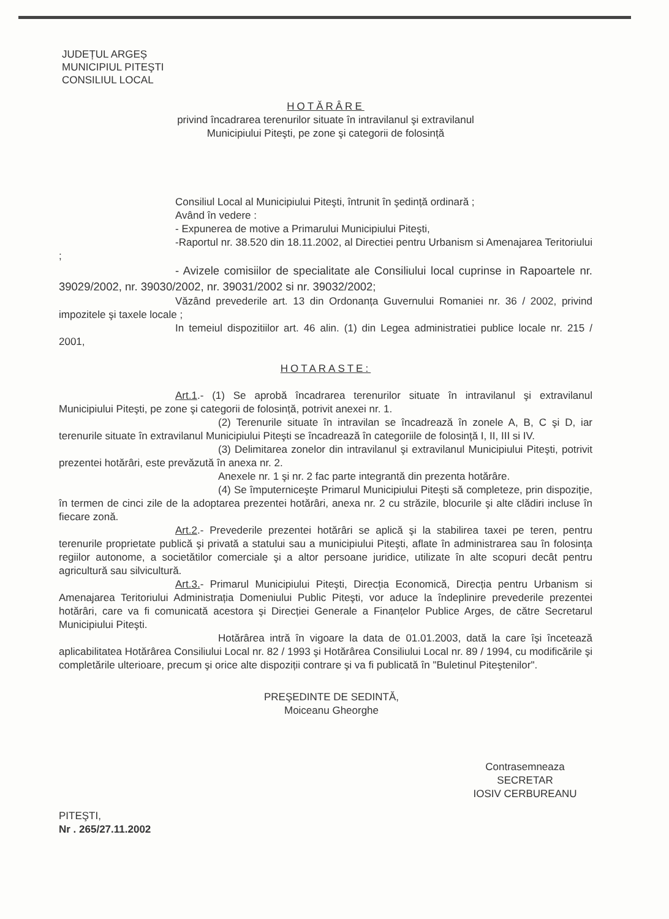JUDEȚUL ARGEȘ
MUNICIPIUL PITEŞTI
CONSILIUL LOCAL
HOTĂRÂRE
privind încadrarea terenurilor situate în intravilanul şi extravilanul
Municipiului Piteşti, pe zone şi categorii de folosință
Consiliul Local al Municipiului Piteşti, întrunit în şedință ordinară ;
Având în vedere :
- Expunerea de motive a Primarului Municipiului Piteşti,
-Raportul nr. 38.520 din 18.11.2002, al Directiei pentru Urbanism si Amenajarea Teritoriului ;
- Avizele comisiilor de specialitate ale Consiliului local cuprinse in Rapoartele nr. 39029/2002, nr. 39030/2002, nr. 39031/2002 si nr. 39032/2002;
Văzând prevederile art. 13 din Ordonanța Guvernului Romaniei nr. 36 / 2002, privind impozitele şi taxele locale ;
In temeiul dispozitiilor art. 46 alin. (1) din Legea administratiei publice locale nr. 215 / 2001,
HOTARASTE:
Art.1.- (1) Se aprobă încadrarea terenurilor situate în intravilanul şi extravilanul Municipiului Piteşti, pe zone şi categorii de folosință, potrivit anexei nr. 1.
(2) Terenurile situate în intravilan se încadrează în zonele A, B, C şi D, iar terenurile situate în extravilanul Municipiului Piteşti se încadrează în categoriile de folosință I, II, III si IV.
(3) Delimitarea zonelor din intravilanul şi extravilanul Municipiului Piteşti, potrivit prezentei hotărâri, este prevăzută în anexa nr. 2.
Anexele nr. 1 şi nr. 2 fac parte integrantă din prezenta hotărâre.
(4) Se împuterniceşte Primarul Municipiului Piteşti să completeze, prin dispoziție, în termen de cinci zile de la adoptarea prezentei hotărâri, anexa nr. 2 cu străzile, blocurile şi alte clădiri incluse în fiecare zonă.
Art.2.- Prevederile prezentei hotărâri se aplică şi la stabilirea taxei pe teren, pentru terenurile proprietate publică şi privată a statului sau a municipiului Piteşti, aflate în administrarea sau în folosința regiilor autonome, a societătilor comerciale şi a altor persoane juridice, utilizate în alte scopuri decât pentru agricultură sau silvicultură.
Art.3.- Primarul Municipiului Piteşti, Direcția Economică, Direcția pentru Urbanism si Amenajarea Teritoriului Administrația Domeniului Public Piteşti, vor aduce la îndeplinire prevederile prezentei hotărâri, care va fi comunicată acestora şi Direcției Generale a Finanțelor Publice Arges, de către Secretarul Municipiului Piteşti.
Hotărârea intră în vigoare la data de 01.01.2003, dată la care îşi încetează aplicabilitatea Hotărârea Consiliului Local nr. 82 / 1993 şi Hotărârea Consiliului Local nr. 89 / 1994, cu modificările şi completările ulterioare, precum şi orice alte dispoziții contrare şi va fi publicată în "Buletinul Piteştenilor".
PREŞEDINTE DE SEDINTĂ,
Moiceanu Gheorghe
PITEŞTI,
Nr . 265/27.11.2002
Contrasemneaza
SECRETAR
IOSIV CERBUREANU